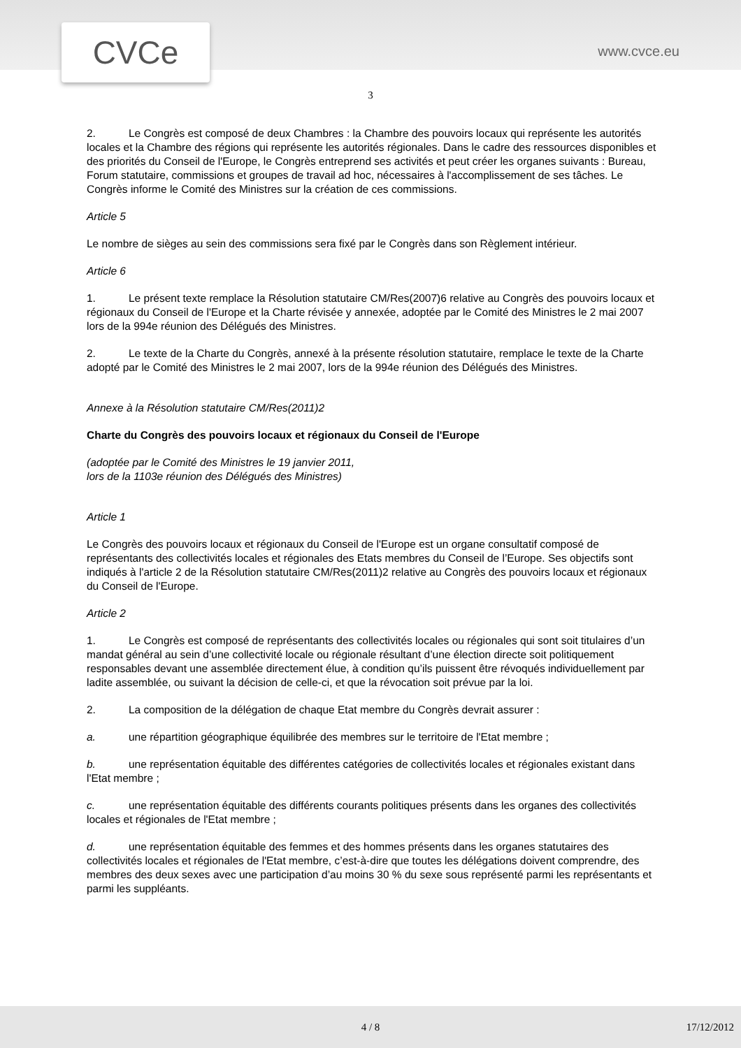CVCe www.cvce.eu
3
2. Le Congrès est composé de deux Chambres : la Chambre des pouvoirs locaux qui représente les autorités locales et la Chambre des régions qui représente les autorités régionales. Dans le cadre des ressources disponibles et des priorités du Conseil de l'Europe, le Congrès entreprend ses activités et peut créer les organes suivants : Bureau, Forum statutaire, commissions et groupes de travail ad hoc, nécessaires à l'accomplissement de ses tâches. Le Congrès informe le Comité des Ministres sur la création de ces commissions.
Article 5
Le nombre de sièges au sein des commissions sera fixé par le Congrès dans son Règlement intérieur.
Article 6
1. Le présent texte remplace la Résolution statutaire CM/Res(2007)6 relative au Congrès des pouvoirs locaux et régionaux du Conseil de l'Europe et la Charte révisée y annexée, adoptée par le Comité des Ministres le 2 mai 2007 lors de la 994e réunion des Délégués des Ministres.
2. Le texte de la Charte du Congrès, annexé à la présente résolution statutaire, remplace le texte de la Charte adopté par le Comité des Ministres le 2 mai 2007, lors de la 994e réunion des Délégués des Ministres.
Annexe à la Résolution statutaire CM/Res(2011)2
Charte du Congrès des pouvoirs locaux et régionaux du Conseil de l'Europe
(adoptée par le Comité des Ministres le 19 janvier 2011,
lors de la 1103e réunion des Délégués des Ministres)
Article 1
Le Congrès des pouvoirs locaux et régionaux du Conseil de l'Europe est un organe consultatif composé de représentants des collectivités locales et régionales des Etats membres du Conseil de l’Europe. Ses objectifs sont indiqués à l'article 2 de la Résolution statutaire CM/Res(2011)2 relative au Congrès des pouvoirs locaux et régionaux du Conseil de l'Europe.
Article 2
1. Le Congrès est composé de représentants des collectivités locales ou régionales qui sont soit titulaires d’un mandat général au sein d’une collectivité locale ou régionale résultant d’une élection directe soit politiquement responsables devant une assemblée directement élue, à condition qu’ils puissent être révoqués individuellement par ladite assemblée, ou suivant la décision de celle-ci, et que la révocation soit prévue par la loi.
2. La composition de la délégation de chaque Etat membre du Congrès devrait assurer :
a. une répartition géographique équilibrée des membres sur le territoire de l'Etat membre ;
b. une représentation équitable des différentes catégories de collectivités locales et régionales existant dans l'Etat membre ;
c. une représentation équitable des différents courants politiques présents dans les organes des collectivités locales et régionales de l'Etat membre ;
d. une représentation équitable des femmes et des hommes présents dans les organes statutaires des collectivités locales et régionales de l'Etat membre, c’est-à-dire que toutes les délégations doivent comprendre, des membres des deux sexes avec une participation d’au moins 30 % du sexe sous représenté parmi les représentants et parmi les suppléants.
4 / 8 17/12/2012